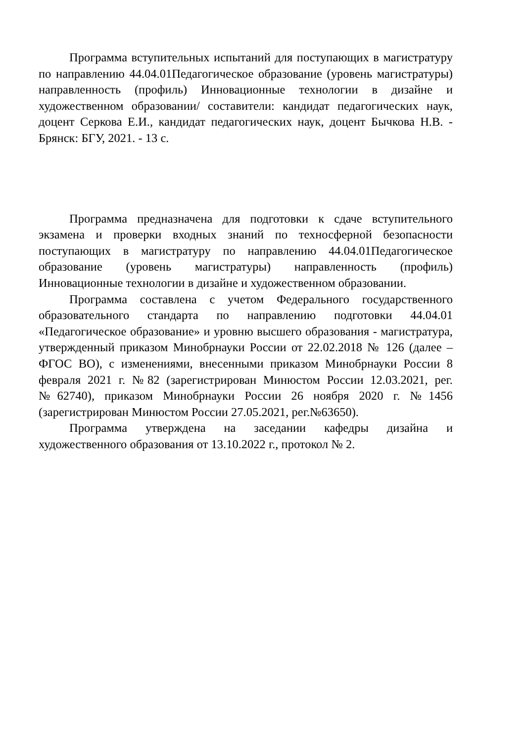Программа вступительных испытаний для поступающих в магистратуру по направлению 44.04.01Педагогическое образование (уровень магистратуры) направленность (профиль) Инновационные технологии в дизайне и художественном образовании/ составители: кандидат педагогических наук, доцент Серкова Е.И., кандидат педагогических наук, доцент Бычкова Н.В. - Брянск: БГУ, 2021. - 13 с.
Программа предназначена для подготовки к сдаче вступительного экзамена и проверки входных знаний по техносферной безопасности поступающих в магистратуру по направлению 44.04.01Педагогическое образование (уровень магистратуры) направленность (профиль) Инновационные технологии в дизайне и художественном образовании.
Программа составлена с учетом Федерального государственного образовательного стандарта по направлению подготовки 44.04.01 «Педагогическое образование» и уровню высшего образования - магистратура, утвержденный приказом Минобрнауки России от 22.02.2018 № 126 (далее – ФГОС ВО), с изменениями, внесенными приказом Минобрнауки России 8 февраля 2021 г. №82 (зарегистрирован Минюстом России 12.03.2021, рег.№62740), приказом Минобрнауки России 26 ноября 2020 г. №1456 (зарегистрирован Минюстом России 27.05.2021, рег.№63650).
Программа утверждена на заседании кафедры дизайна и художественного образования от 13.10.2022 г., протокол № 2.